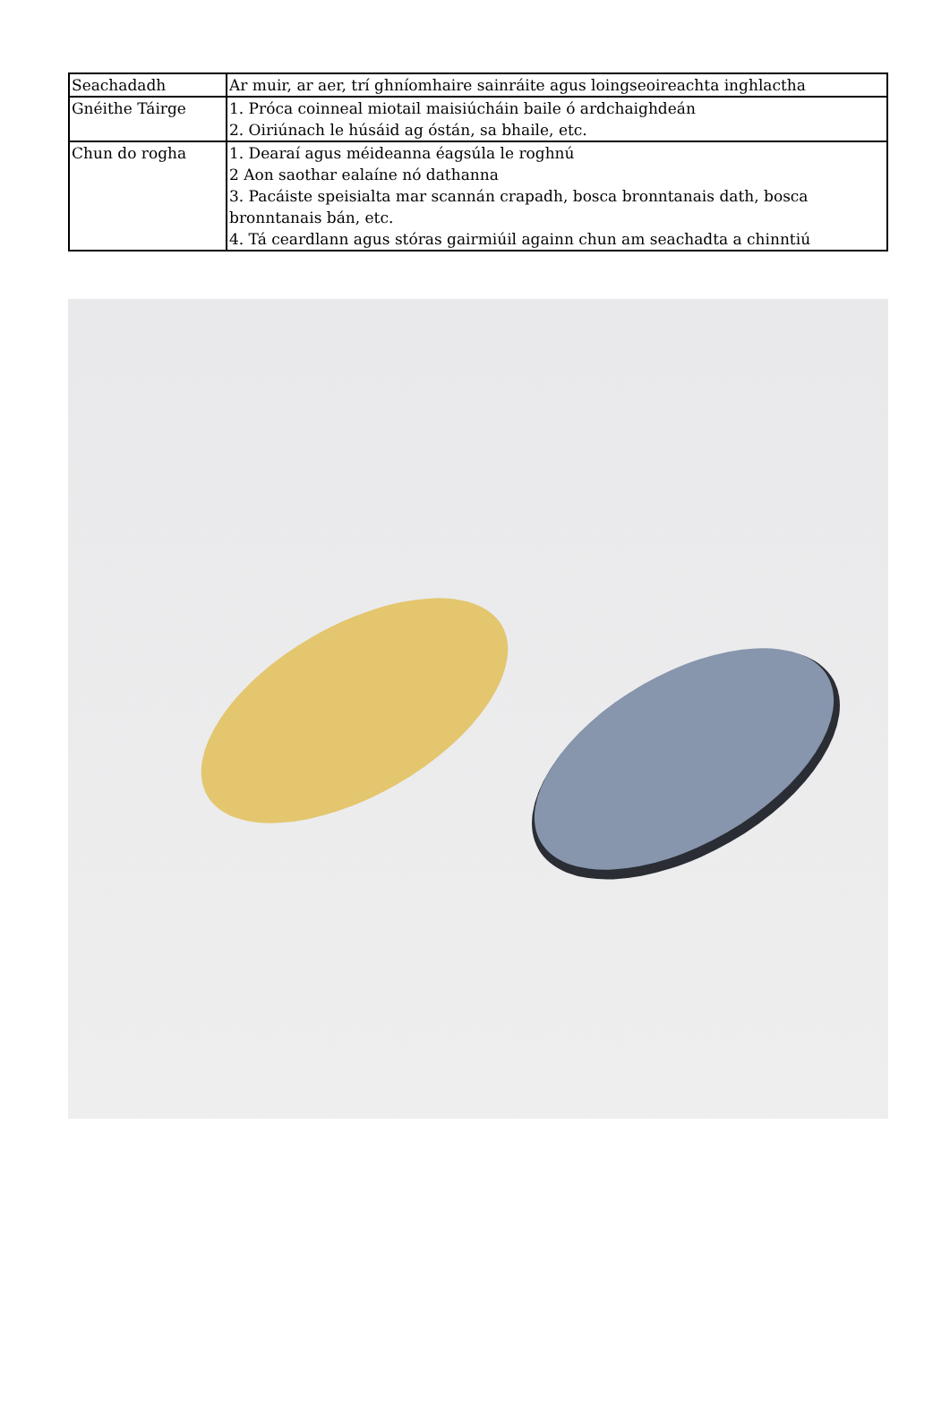| Seachadadh | Ar muir, ar aer, trí ghníomhaire sainráite agus loingseoireachta inghlactha |
| Gnéithe Táirge | 1. Próca coinneal miotail maisiúcháin baile ó ardchaighdeán 2. Oiriúnach le húsáid ag óstán, sa bhaile, etc. |
| Chun do rogha | 1. Dearaí agus méideanna éagsúla le roghnú 2 Aon saothar ealaíne nó dathanna 3. Pacáiste speisialta mar scannán crapadh, bosca bronntanais dath, bosca bronntanais bán, etc. 4. Tá ceardlann agus stóras gairmiúil againn chun am seachadta a chinntiú |